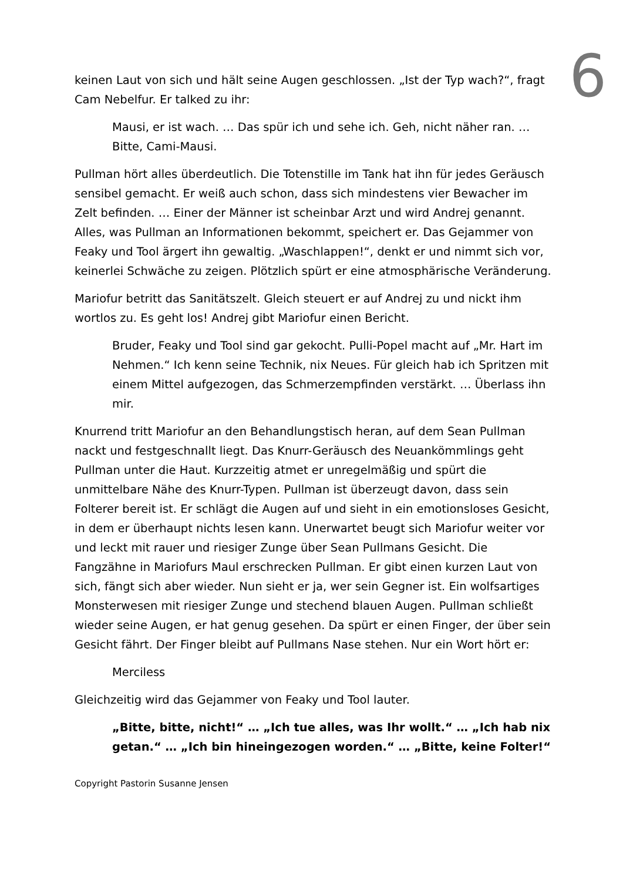6
keinen Laut von sich und hält seine Augen geschlossen. „Ist der Typ wach?“, fragt Cam Nebelfur. Er talked zu ihr:
Mausi, er ist wach. … Das spür ich und sehe ich. Geh, nicht näher ran. … Bitte, Cami-Mausi.
Pullman hört alles überdeutlich. Die Totenstille im Tank hat ihn für jedes Geräusch sensibel gemacht. Er weiß auch schon, dass sich mindestens vier Bewacher im Zelt befinden. … Einer der Männer ist scheinbar Arzt und wird Andrej genannt. Alles, was Pullman an Informationen bekommt, speichert er. Das Gejammer von Feaky und Tool ärgert ihn gewaltig. „Waschlappen!“, denkt er und nimmt sich vor, keinerlei Schwäche zu zeigen. Plötzlich spürt er eine atmosphärische Veränderung.
Mariofur betritt das Sanitätszelt. Gleich steuert er auf Andrej zu und nickt ihm wortlos zu. Es geht los! Andrej gibt Mariofur einen Bericht.
Bruder, Feaky und Tool sind gar gekocht. Pulli-Popel macht auf „Mr. Hart im Nehmen.“ Ich kenn seine Technik, nix Neues. Für gleich hab ich Spritzen mit einem Mittel aufgezogen, das Schmerzempfinden verstärkt. … Überlass ihn mir.
Knurrend tritt Mariofur an den Behandlungstisch heran, auf dem Sean Pullman nackt und festgeschnallt liegt. Das Knurr-Geräusch des Neuankömmlings geht Pullman unter die Haut. Kurzzeitig atmet er unregelmäßig und spürt die unmittelbare Nähe des Knurr-Typen. Pullman ist überzeugt davon, dass sein Folterer bereit ist. Er schlägt die Augen auf und sieht in ein emotionsloses Gesicht, in dem er überhaupt nichts lesen kann. Unerwartet beugt sich Mariofur weiter vor und leckt mit rauer und riesiger Zunge über Sean Pullmans Gesicht. Die Fangzähne in Mariofurs Maul erschrecken Pullman. Er gibt einen kurzen Laut von sich, fängt sich aber wieder. Nun sieht er ja, wer sein Gegner ist. Ein wolfsartiges Monsterwesen mit riesiger Zunge und stechend blauen Augen. Pullman schließt wieder seine Augen, er hat genug gesehen. Da spürt er einen Finger, der über sein Gesicht fährt. Der Finger bleibt auf Pullmans Nase stehen. Nur ein Wort hört er:
Merciless
Gleichzeitig wird das Gejammer von Feaky und Tool lauter.
„Bitte, bitte, nicht!“ … „Ich tue alles, was Ihr wollt.“ … „Ich hab nix getan.“ … „Ich bin hineingezogen worden.“ … „Bitte, keine Folter!“
Copyright Pastorin Susanne Jensen